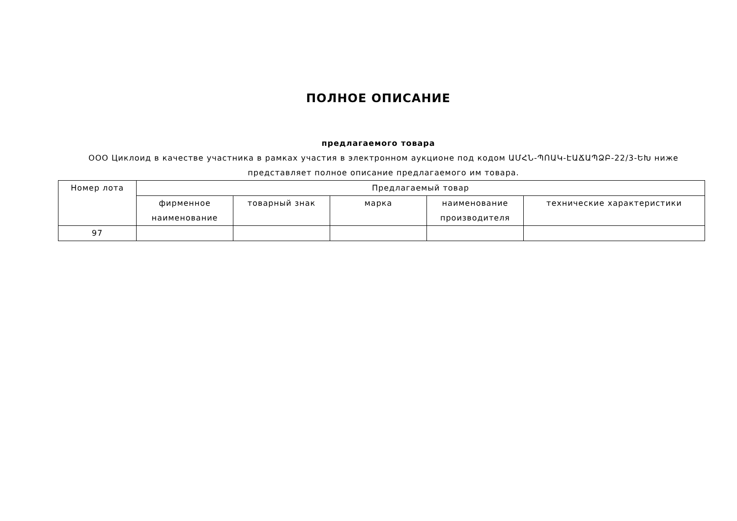ПОЛНОЕ ОПИСАНИЕ
предлагаемого товара
ООО Циклоид в качестве участника в рамках участия в электронном аукционе под кодом ԱՄՀՆ-ՊՈԱԿ-ԷԱՃԱՊՁԲ-22/3-ԵԽ ниже представляет полное описание предлагаемого им товара.
| Номер лота | Предлагаемый товар | | | | |
| --- | --- | --- | --- | --- | --- |
| | фирменное наименование | товарный знак | марка | наименование производителя | технические характеристики |
| 97 | | | | | |